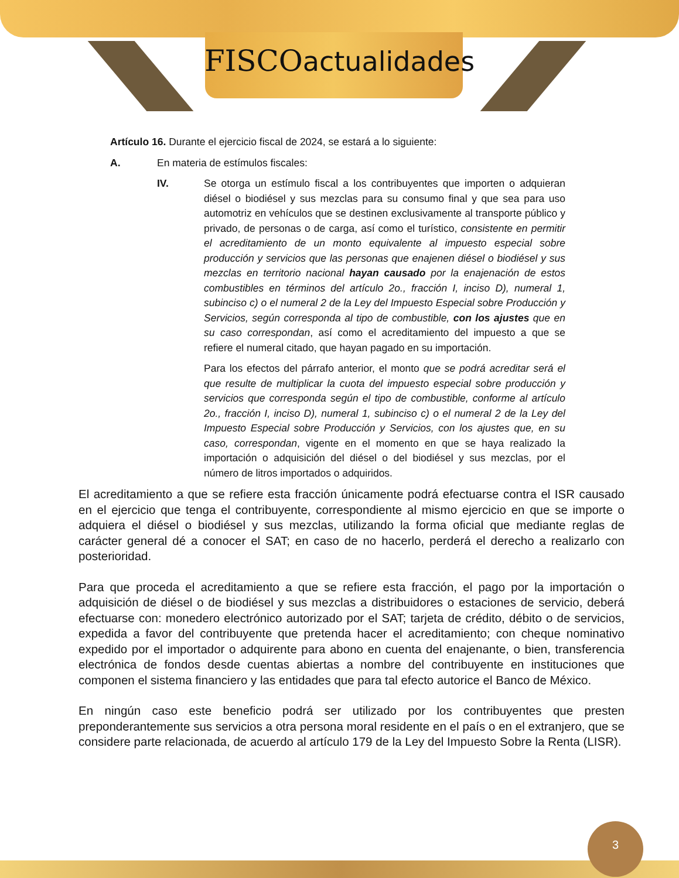FISCOactualidades
Artículo 16. Durante el ejercicio fiscal de 2024, se estará a lo siguiente:
A. En materia de estímulos fiscales:
IV. Se otorga un estímulo fiscal a los contribuyentes que importen o adquieran diésel o biodiésel y sus mezclas para su consumo final y que sea para uso automotriz en vehículos que se destinen exclusivamente al transporte público y privado, de personas o de carga, así como el turístico, consistente en permitir el acreditamiento de un monto equivalente al impuesto especial sobre producción y servicios que las personas que enajenen diésel o biodiésel y sus mezclas en territorio nacional hayan causado por la enajenación de estos combustibles en términos del artículo 2o., fracción I, inciso D), numeral 1, subinciso c) o el numeral 2 de la Ley del Impuesto Especial sobre Producción y Servicios, según corresponda al tipo de combustible, con los ajustes que en su caso correspondan, así como el acreditamiento del impuesto a que se refiere el numeral citado, que hayan pagado en su importación.
Para los efectos del párrafo anterior, el monto que se podrá acreditar será el que resulte de multiplicar la cuota del impuesto especial sobre producción y servicios que corresponda según el tipo de combustible, conforme al artículo 2o., fracción I, inciso D), numeral 1, subinciso c) o el numeral 2 de la Ley del Impuesto Especial sobre Producción y Servicios, con los ajustes que, en su caso, correspondan, vigente en el momento en que se haya realizado la importación o adquisición del diésel o del biodiésel y sus mezclas, por el número de litros importados o adquiridos.
El acreditamiento a que se refiere esta fracción únicamente podrá efectuarse contra el ISR causado en el ejercicio que tenga el contribuyente, correspondiente al mismo ejercicio en que se importe o adquiera el diésel o biodiésel y sus mezclas, utilizando la forma oficial que mediante reglas de carácter general dé a conocer el SAT; en caso de no hacerlo, perderá el derecho a realizarlo con posterioridad.
Para que proceda el acreditamiento a que se refiere esta fracción, el pago por la importación o adquisición de diésel o de biodiésel y sus mezclas a distribuidores o estaciones de servicio, deberá efectuarse con: monedero electrónico autorizado por el SAT; tarjeta de crédito, débito o de servicios, expedida a favor del contribuyente que pretenda hacer el acreditamiento; con cheque nominativo expedido por el importador o adquirente para abono en cuenta del enajenante, o bien, transferencia electrónica de fondos desde cuentas abiertas a nombre del contribuyente en instituciones que componen el sistema financiero y las entidades que para tal efecto autorice el Banco de México.
En ningún caso este beneficio podrá ser utilizado por los contribuyentes que presten preponderantemente sus servicios a otra persona moral residente en el país o en el extranjero, que se considere parte relacionada, de acuerdo al artículo 179 de la Ley del Impuesto Sobre la Renta (LISR).
3